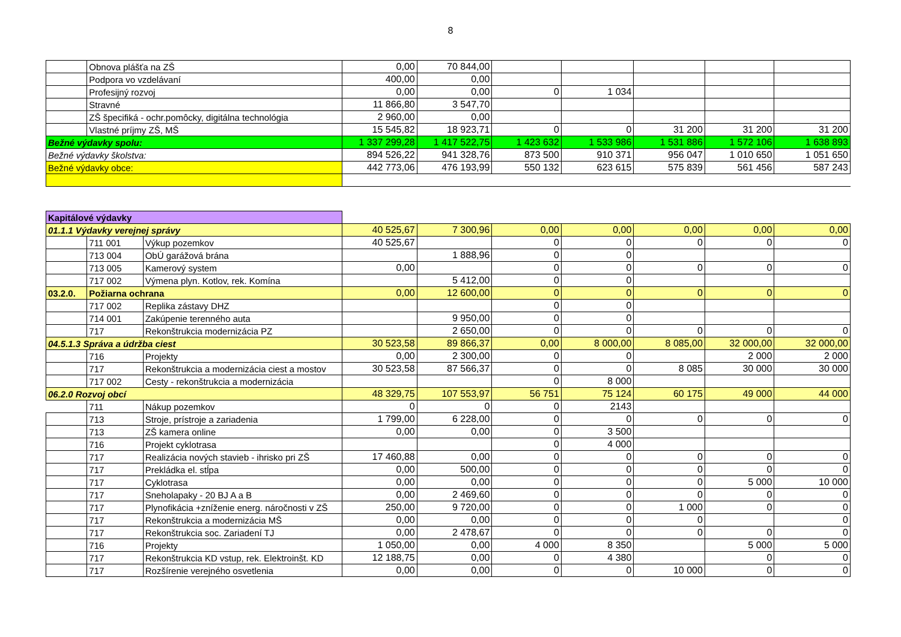8
| | Obnova plášťa na ZŠ | | 0,00 | 70 844,00 | | | | | |
| | Podpora vo vzdelávaní | | 400,00 | 0,00 | | | | | |
| | Profesijný rozvoj | | 0,00 | 0,00 | 0 | 1 034 | | | |
| | Stravné | | 11 866,80 | 3 547,70 | | | | | |
| | ZŠ špecifiká - ochr.pomôcky, digitálna technológia | | 2 960,00 | 0,00 | | | | | |
| | Vlastné príjmy ZŠ, MŠ | | 15 545,82 | 18 923,71 | 0 | 0 | 31 200 | 31 200 | 31 200 |
| Bežné výdavky spolu: | | | 1 337 299,28 | 1 417 522,75 | 1 423 632 | 1 533 986 | 1 531 886 | 1 572 106 | 1 638 893 |
| Bežné výdavky školstva: | | | 894 526,22 | 941 328,76 | 873 500 | 910 371 | 956 047 | 1 010 650 | 1 051 650 |
| Bežné výdavky obce: | | | 442 773,06 | 476 193,99 | 550 132 | 623 615 | 575 839 | 561 456 | 587 243 |
| Kapitálové výdavky | | | | | | | | | |
| 01.1.1 Výdavky verejnej správy | | | 40 525,67 | 7 300,96 | 0,00 | 0,00 | 0,00 | 0,00 | 0,00 |
| | 711 001 | Výkup pozemkov | 40 525,67 | | 0 | 0 | 0 | 0 | 0 |
| | 713 004 | ObÚ garážová brána | | 1 888,96 | 0 | 0 | | | |
| | 713 005 | Kamerový system | 0,00 | | 0 | 0 | 0 | 0 | 0 |
| | 717 002 | Výmena plyn. Kotlov, rek. Komína | | 5 412,00 | 0 | 0 | | | |
| 03.2.0. | Požiarna ochrana | | 0,00 | 12 600,00 | 0 | 0 | 0 | 0 | 0 |
| | 717 002 | Replika zástavy DHZ | | | 0 | 0 | | | |
| | 714 001 | Zakúpenie terenného auta | | 9 950,00 | 0 | 0 | | | |
| | 717 | Rekonštrukcia modernizácia PZ | | 2 650,00 | 0 | 0 | 0 | 0 | 0 |
| 04.5.1.3 Správa a údržba ciest | | | 30 523,58 | 89 866,37 | 0,00 | 8 000,00 | 8 085,00 | 32 000,00 | 32 000,00 |
| | 716 | Projekty | 0,00 | 2 300,00 | 0 | 0 | | 2 000 | 2 000 |
| | 717 | Rekonštrukcia a modernizácia ciest a mostov | 30 523,58 | 87 566,37 | 0 | 0 | 8 085 | 30 000 | 30 000 |
| | 717 002 | Cesty - rekonštrukcia a modernizácia | | | 0 | 8 000 | | | |
| 06.2.0 Rozvoj obcí | | | 48 329,75 | 107 553,97 | 56 751 | 75 124 | 60 175 | 49 000 | 44 000 |
| | 711 | Nákup pozemkov | 0 | 0 | 0 | 2143 | | | |
| | 713 | Stroje, prístroje a zariadenia | 1 799,00 | 6 228,00 | 0 | 0 | 0 | 0 | 0 |
| | 713 | ZŠ kamera online | 0,00 | 0,00 | 0 | 3 500 | | | |
| | 716 | Projekt cyklotrasa | | | 0 | 4 000 | | | |
| | 717 | Realizácia nových stavieb - ihrisko pri ZŠ | 17 460,88 | 0,00 | 0 | 0 | 0 | 0 | 0 |
| | 717 | Prekládka el. stĺpa | 0,00 | 500,00 | 0 | 0 | 0 | 0 | 0 |
| | 717 | Cyklotrasa | 0,00 | 0,00 | 0 | 0 | 0 | 5 000 | 10 000 |
| | 717 | Sneholapaky - 20 BJ A a B | 0,00 | 2 469,60 | 0 | 0 | 0 | 0 | 0 |
| | 717 | Plynofikácia +zníženie energ. náročnosti v ZŠ | 250,00 | 9 720,00 | 0 | 0 | 1 000 | 0 | 0 |
| | 717 | Rekonštrukcia a modernizácia MŠ | 0,00 | 0,00 | 0 | 0 | 0 | | 0 |
| | 717 | Rekonštrukcia soc. Zariadení TJ | 0,00 | 2 478,67 | 0 | 0 | 0 | 0 | 0 |
| | 716 | Projekty | 1 050,00 | 0,00 | 4 000 | 8 350 | | 5 000 | 5 000 |
| | 717 | Rekonštrukcia KD vstup, rek. Elektroinšt. KD | 12 188,75 | 0,00 | 0 | 4 380 | | 0 | 0 |
| | 717 | Rozšírenie verejného osvetlenia | 0,00 | 0,00 | 0 | 0 | 10 000 | 0 | 0 |